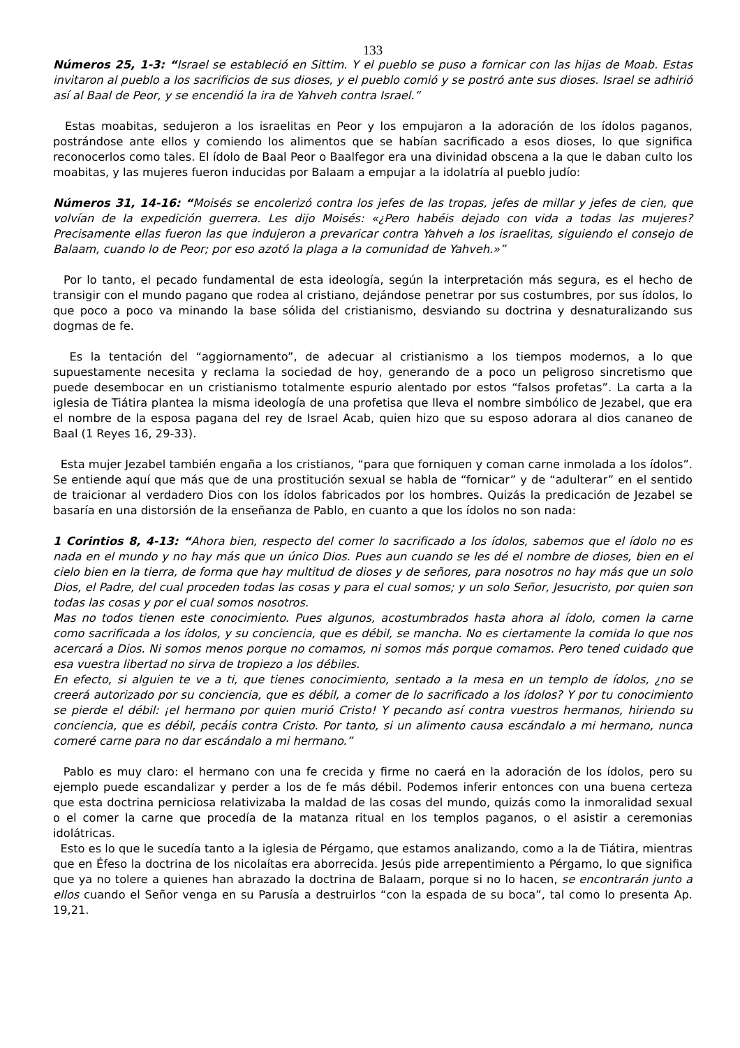133
Números 25, 1-3: “Israel se estableció en Sittim. Y el pueblo se puso a fornicar con las hijas de Moab. Estas invitaron al pueblo a los sacrificios de sus dioses, y el pueblo comió y se postró ante sus dioses. Israel se adhirió así al Baal de Peor, y se encendió la ira de Yahveh contra Israel.”
Estas moabitas, sedujeron a los israelitas en Peor y los empujaron a la adoración de los ídolos paganos, postrándose ante ellos y comiendo los alimentos que se habían sacrificado a esos dioses, lo que significa reconocerlos como tales. El ídolo de Baal Peor o Baalfegor era una divinidad obscena a la que le daban culto los moabitas, y las mujeres fueron inducidas por Balaam a empujar a la idolatría al pueblo judío:
Números 31, 14-16: “Moisés se encolerizó contra los jefes de las tropas, jefes de millar y jefes de cien, que volvían de la expedición guerrera. Les dijo Moisés: «¿Pero habéis dejado con vida a todas las mujeres? Precisamente ellas fueron las que indujeron a prevaricar contra Yahveh a los israelitas, siguiendo el consejo de Balaam, cuando lo de Peor; por eso azotó la plaga a la comunidad de Yahveh.»”
Por lo tanto, el pecado fundamental de esta ideología, según la interpretación más segura, es el hecho de transigir con el mundo pagano que rodea al cristiano, dejándose penetrar por sus costumbres, por sus ídolos, lo que poco a poco va minando la base sólida del cristianismo, desviando su doctrina y desnaturalizando sus dogmas de fe.
Es la tentación del “aggiornamento”, de adecuar al cristianismo a los tiempos modernos, a lo que supuestamente necesita y reclama la sociedad de hoy, generando de a poco un peligroso sincretismo que puede desembocar en un cristianismo totalmente espurio alentado por estos “falsos profetas”. La carta a la iglesia de Tiátira plantea la misma ideología de una profetisa que lleva el nombre simbólico de Jezabel, que era el nombre de la esposa pagana del rey de Israel Acab, quien hizo que su esposo adorara al dios cananeo de Baal (1 Reyes 16, 29-33).
Esta mujer Jezabel también engaña a los cristianos, “para que forniquen y coman carne inmolada a los ídolos”. Se entiende aquí que más que de una prostitución sexual se habla de “fornicar” y de “adulterar” en el sentido de traicionar al verdadero Dios con los ídolos fabricados por los hombres. Quizás la predicación de Jezabel se basaría en una distorsión de la enseñanza de Pablo, en cuanto a que los ídolos no son nada:
1 Corintios 8, 4-13: “Ahora bien, respecto del comer lo sacrificado a los ídolos, sabemos que el ídolo no es nada en el mundo y no hay más que un único Dios. Pues aun cuando se les dé el nombre de dioses, bien en el cielo bien en la tierra, de forma que hay multitud de dioses y de señores, para nosotros no hay más que un solo Dios, el Padre, del cual proceden todas las cosas y para el cual somos; y un solo Señor, Jesucristo, por quien son todas las cosas y por el cual somos nosotros.
Mas no todos tienen este conocimiento. Pues algunos, acostumbrados hasta ahora al ídolo, comen la carne como sacrificada a los ídolos, y su conciencia, que es débil, se mancha. No es ciertamente la comida lo que nos acercará a Dios. Ni somos menos porque no comamos, ni somos más porque comamos. Pero tened cuidado que esa vuestra libertad no sirva de tropiezo a los débiles.
En efecto, si alguien te ve a ti, que tienes conocimiento, sentado a la mesa en un templo de ídolos, ¿no se creerá autorizado por su conciencia, que es débil, a comer de lo sacrificado a los ídolos? Y por tu conocimiento se pierde el débil: ¡el hermano por quien murió Cristo! Y pecando así contra vuestros hermanos, hiriendo su conciencia, que es débil, pecáis contra Cristo. Por tanto, si un alimento causa escándalo a mi hermano, nunca comeré carne para no dar escándalo a mi hermano.”
Pablo es muy claro: el hermano con una fe crecida y firme no caerá en la adoración de los ídolos, pero su ejemplo puede escandalizar y perder a los de fe más débil. Podemos inferir entonces con una buena certeza que esta doctrina perniciosa relativizaba la maldad de las cosas del mundo, quizás como la inmoralidad sexual o el comer la carne que procedía de la matanza ritual en los templos paganos, o el asistir a ceremonias idolátricas.
Esto es lo que le sucedía tanto a la iglesia de Pérgamo, que estamos analizando, como a la de Tiátira, mientras que en Éfeso la doctrina de los nicolaítas era aborrecida. Jesús pide arrepentimiento a Pérgamo, lo que significa que ya no tolere a quienes han abrazado la doctrina de Balaam, porque si no lo hacen, se encontrarán junto a ellos cuando el Señor venga en su Parusía a destruirlos “con la espada de su boca”, tal como lo presenta Ap. 19,21.